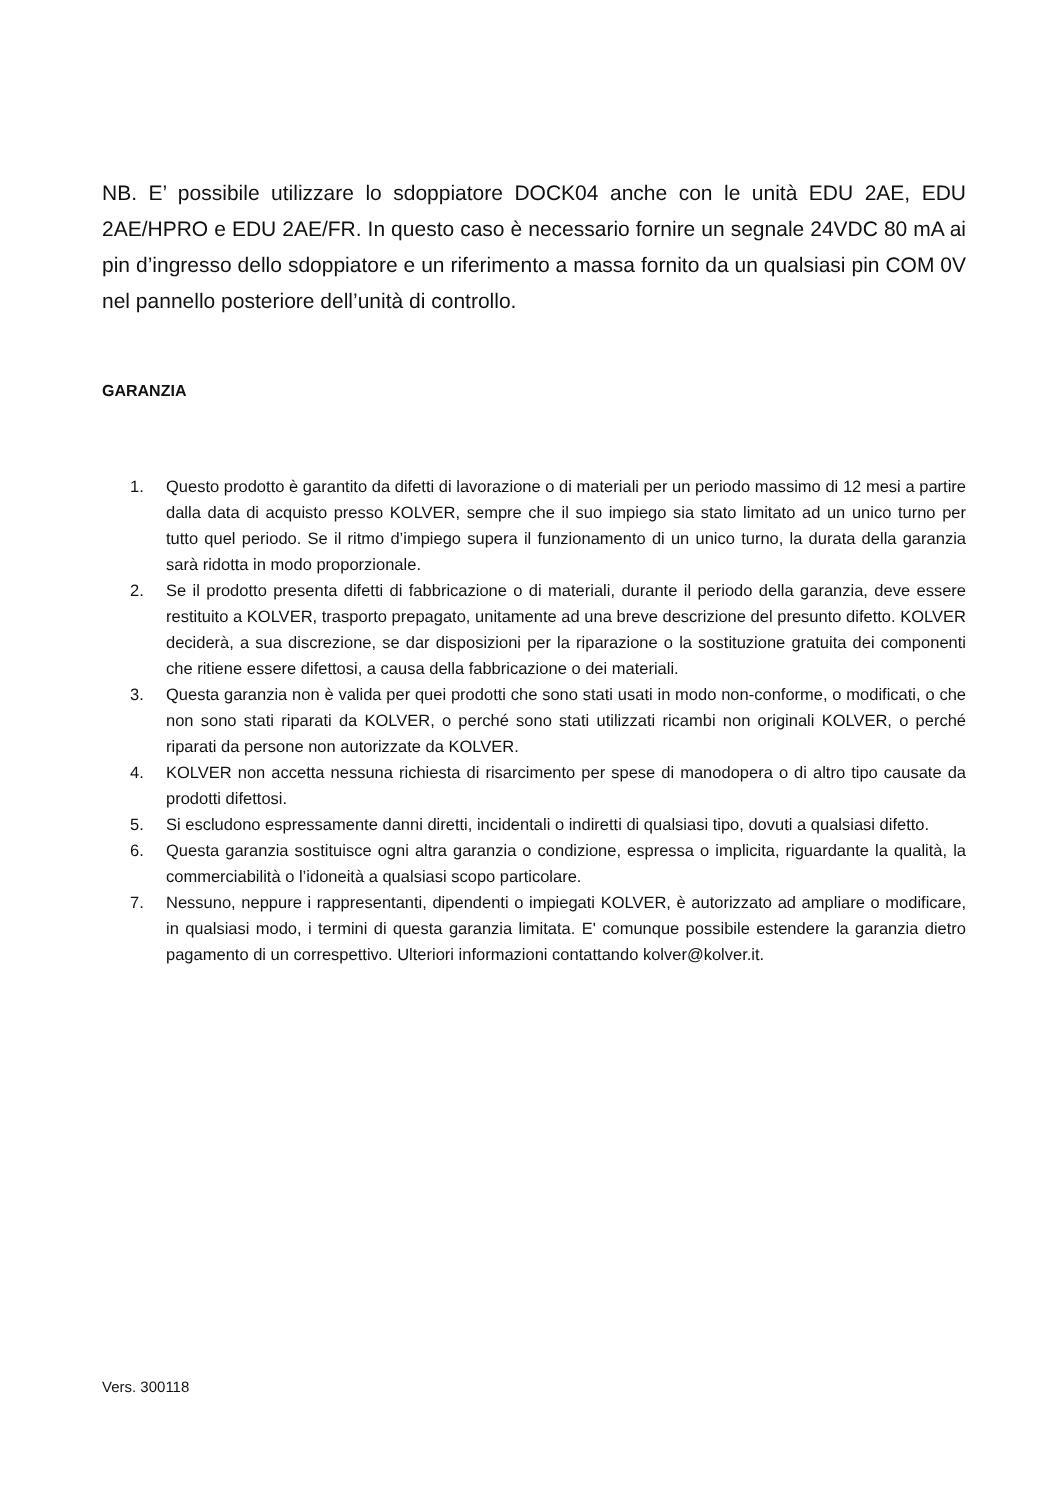NB. E’ possibile utilizzare lo sdoppiatore DOCK04 anche con le unità EDU 2AE, EDU 2AE/HPRO e EDU 2AE/FR. In questo caso è necessario fornire un segnale 24VDC 80 mA ai pin d’ingresso dello sdoppiatore e un riferimento a massa fornito da un qualsiasi pin COM 0V nel pannello posteriore dell’unità di controllo.
GARANZIA
1. Questo prodotto è garantito da difetti di lavorazione o di materiali per un periodo massimo di 12 mesi a partire dalla data di acquisto presso KOLVER, sempre che il suo impiego sia stato limitato ad un unico turno per tutto quel periodo. Se il ritmo d’impiego supera il funzionamento di un unico turno, la durata della garanzia sarà ridotta in modo proporzionale.
2. Se il prodotto presenta difetti di fabbricazione o di materiali, durante il periodo della garanzia, deve essere restituito a KOLVER, trasporto prepagato, unitamente ad una breve descrizione del presunto difetto. KOLVER deciderà, a sua discrezione, se dar disposizioni per la riparazione o la sostituzione gratuita dei componenti che ritiene essere difettosi, a causa della fabbricazione o dei materiali.
3. Questa garanzia non è valida per quei prodotti che sono stati usati in modo non-conforme, o modificati, o che non sono stati riparati da KOLVER, o perché sono stati utilizzati ricambi non originali KOLVER, o perché riparati da persone non autorizzate da KOLVER.
4. KOLVER non accetta nessuna richiesta di risarcimento per spese di manodopera o di altro tipo causate da prodotti difettosi.
5. Si escludono espressamente danni diretti, incidentali o indiretti di qualsiasi tipo, dovuti a qualsiasi difetto.
6. Questa garanzia sostituisce ogni altra garanzia o condizione, espressa o implicita, riguardante la qualità, la commerciabilità o l’idoneità a qualsiasi scopo particolare.
7. Nessuno, neppure i rappresentanti, dipendenti o impiegati KOLVER, è autorizzato ad ampliare o modificare, in qualsiasi modo, i termini di questa garanzia limitata. E' comunque possibile estendere la garanzia dietro pagamento di un correspettivo. Ulteriori informazioni contattando kolver@kolver.it.
Vers. 300118